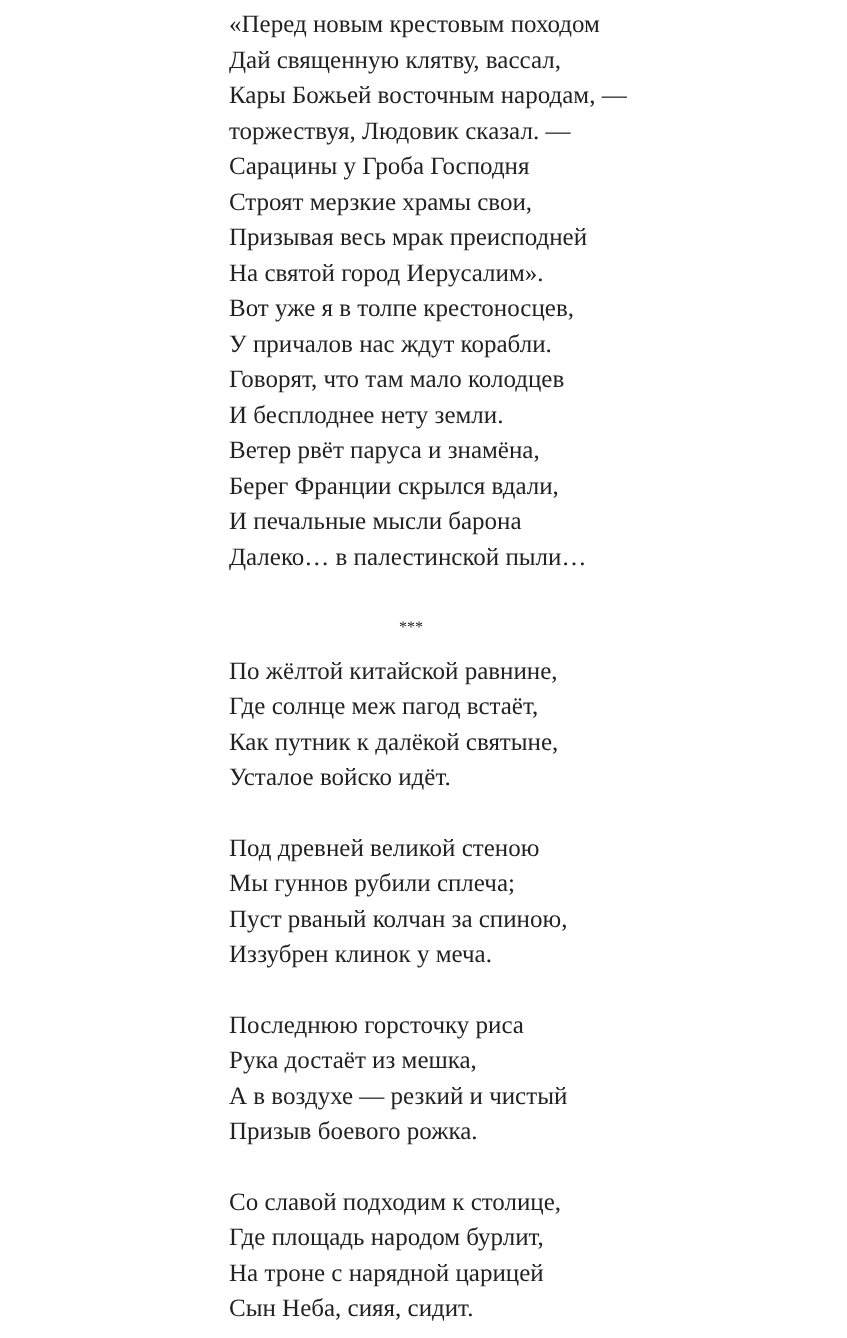«Перед новым крестовым походом
Дай священную клятву, вассал,
Кары Божьей восточным народам, —
торжествуя, Людовик сказал. —
Сарацины у Гроба Господня
Строят мерзкие храмы свои,
Призывая весь мрак преисподней
На святой город Иерусалим».
Вот уже я в толпе крестоносцев,
У причалов нас ждут корабли.
Говорят, что там мало колодцев
И бесплоднее нету земли.
Ветер рвёт паруса и знамёна,
Берег Франции скрылся вдали,
И печальные мысли барона
Далеко… в палестинской пыли…
***
По жёлтой китайской равнине,
Где солнце меж пагод встаёт,
Как путник к далёкой святыне,
Усталое войско идёт.
Под древней великой стеною
Мы гуннов рубили сплеча;
Пуст рваный колчан за спиною,
Иззубрен клинок у меча.
Последнюю горсточку риса
Рука достаёт из мешка,
А в воздухе — резкий и чистый
Призыв боевого рожка.
Со славой подходим к столице,
Где площадь народом бурлит,
На троне с нарядной царицей
Сын Неба, сияя, сидит.